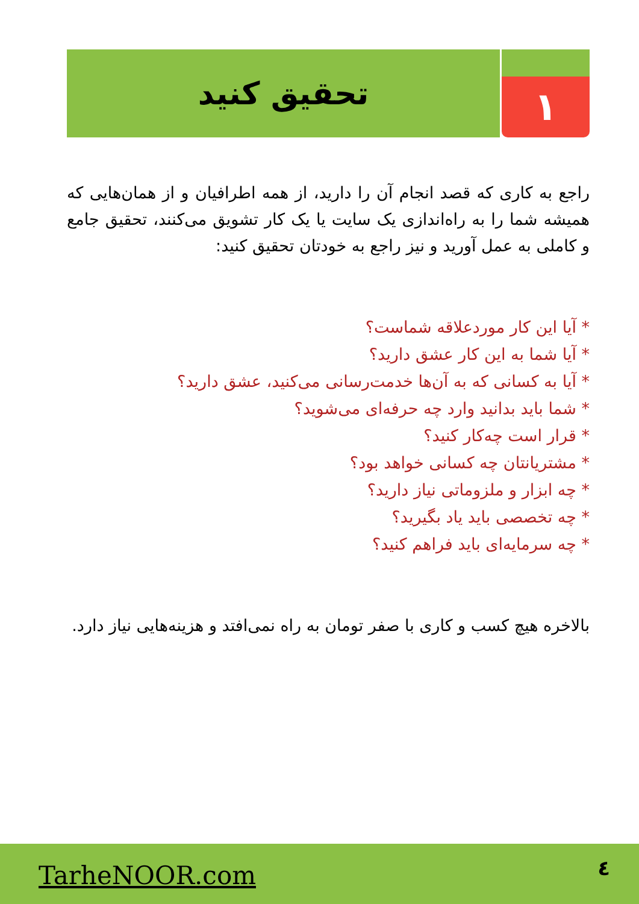۱
تحقیق کنید
راجع به کاری که قصد انجام آن را دارید، از همه اطرافیان و از همان‌هایی که همیشه شما را به راه‌اندازی یک سایت یا یک کار تشویق می‌کنند، تحقیق جامع و کاملی به عمل آورید و نیز راجع به خودتان تحقیق کنید:
* آیا این کار موردعلاقه شماست؟
* آیا شما به این کار عشق دارید؟
* آیا به کسانی که به آن‌ها خدمت‌رسانی می‌کنید، عشق دارید؟
* شما باید بدانید وارد چه حرفه‌ای می‌شوید؟
* قرار است چه‌کار کنید؟
* مشتریانتان چه کسانی خواهد بود؟
* چه ابزار و ملزوماتی نیاز دارید؟
* چه تخصصی باید یاد بگیرید؟
* چه سرمایه‌ای باید فراهم کنید؟
بالاخره هیچ کسب و کاری با صفر تومان به راه نمی‌افتد و هزینه‌هایی نیاز دارد.
TarheNOOR.com ٤